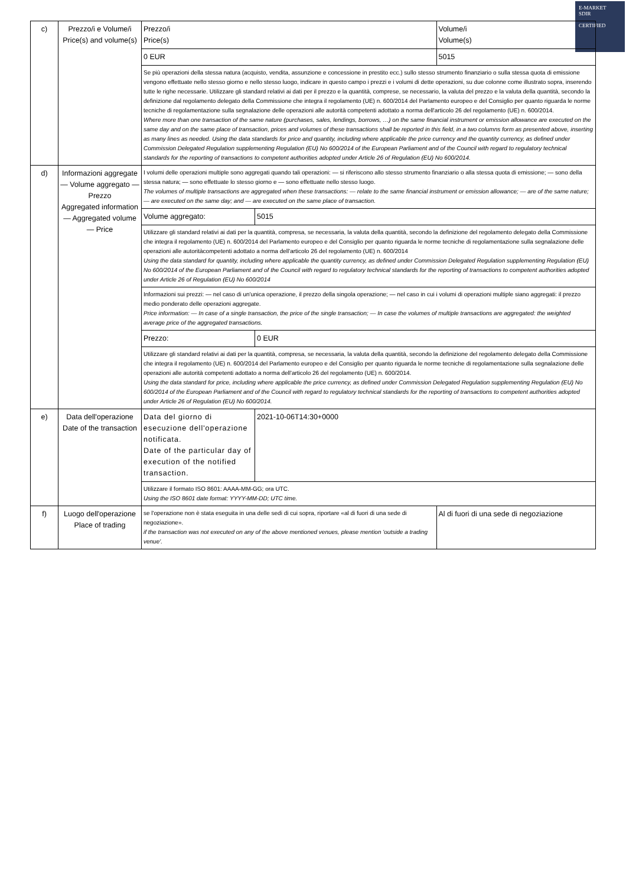E-MARKET
SDIR
CERTIFIED
| c) | Prezzo/i e Volume/i Price(s) and volume(s) | Prezzo/i Price(s) | | Volume/i Volume(s) |
| | | 0 EUR | | 5015 |
| | | Se più operazioni della stessa natura (acquisto, vendita, assunzione e concessione in prestito ecc.) sullo stesso strumento finanziario o sulla stessa quota di emissione vengono effettuate nello stesso giorno e nello stesso luogo, indicare in questo campo i prezzi e i volumi di dette operazioni, su due colonne come illustrato sopra, inserendo tutte le righe necessarie. Utilizzare gli standard relativi ai dati per il prezzo e la quantità, comprese, se necessario, la valuta del prezzo e la valuta della quantità, secondo la definizione dal regolamento delegato della Commissione che integra il regolamento (UE) n. 600/2014 del Parlamento europeo e del Consiglio per quanto riguarda le norme tecniche di regolamentazione sulla segnalazione delle operazioni alle autorità competenti adottato a norma dell'articolo 26 del regolamento (UE) n. 600/2014. Where more than one transaction of the same nature (purchases, sales, lendings, borrows, …) on the same financial instrument or emission allowance are executed on the same day and on the same place of transaction, prices and volumes of these transactions shall be reported in this field, in a two columns form as presented above, inserting as many lines as needed. Using the data standards for price and quantity, including where applicable the price currency and the quantity currency, as defined under Commission Delegated Regulation supplementing Regulation (EU) No 600/2014 of the European Parliament and of the Council with regard to regulatory technical standards for the reporting of transactions to competent authorities adopted under Article 26 of Regulation (EU) No 600/2014. | | |
| d) | Informazioni aggregate — Volume aggregato — Prezzo Aggregated information — Aggregated volume — Price | I volumi delle operazioni multiple sono aggregati quando tali operazioni: — si riferiscono allo stesso strumento finanziario o alla stessa quota di emissione; — sono della stessa natura; — sono effettuate lo stesso giorno e — sono effettuate nello stesso luogo. The volumes of multiple transactions are aggregated when these transactions: — relate to the same financial instrument or emission allowance; — are of the same nature; — are executed on the same day; and — are executed on the same place of transaction. | | |
| | | Volume aggregato: | 5015 | |
| | | Utilizzare gli standard relativi ai dati per la quantità, compresa, se necessaria, la valuta della quantità, secondo la definizione del regolamento delegato della Commissione che integra il regolamento (UE) n. 600/2014 del Parlamento europeo e del Consiglio per quanto riguarda le norme tecniche di regolamentazione sulla segnalazione delle operazioni alle autoritàcompetenti adottato a norma dell'articolo 26 del regolamento (UE) n. 600/2014 Using the data standard for quantity, including where applicable the quantity currency, as defined under Commission Delegated Regulation supplementing Regulation (EU) No 600/2014 of the European Parliament and of the Council with regard to regulatory technical standards for the reporting of transactions to competent authorities adopted under Article 26 of Regulation (EU) No 600/2014 | | |
| | | Informazioni sui prezzi: — nel caso di un'unica operazione, il prezzo della singola operazione; — nel caso in cui i volumi di operazioni multiple siano aggregati: il prezzo medio ponderato delle operazioni aggregate. Price information: — In case of a single transaction, the price of the single transaction; — In case the volumes of multiple transactions are aggregated: the weighted average price of the aggregated transactions. | | |
| | | Prezzo: | 0 EUR | |
| | | Utilizzare gli standard relativi ai dati per la quantità, compresa, se necessaria, la valuta della quantità, secondo la definizione del regolamento delegato della Commissione che integra il regolamento (UE) n. 600/2014 del Parlamento europeo e del Consiglio per quanto riguarda le norme tecniche di regolamentazione sulla segnalazione delle operazioni alle autorità competenti adottato a norma dell'articolo 26 del regolamento (UE) n. 600/2014. Using the data standard for price, including where applicable the price currency, as defined under Commission Delegated Regulation supplementing Regulation (EU) No 600/2014 of the European Parliament and of the Council with regard to regulatory technical standards for the reporting of transactions to competent authorities adopted under Article 26 of Regulation (EU) No 600/2014. | | |
| e) | Data dell'operazione Date of the transaction | Data del giorno di esecuzione dell'operazione notificata. Date of the particular day of execution of the notified transaction. | 2021-10-06T14:30+0000 | |
| | | Utilizzare il formato ISO 8601: AAAA-MM-GG; ora UTC. Using the ISO 8601 date format: YYYY-MM-DD; UTC time. | | |
| f) | Luogo dell'operazione Place of trading | se l'operazione non è stata eseguita in una delle sedi di cui sopra, riportare «al di fuori di una sede di negoziazione». if the transaction was not executed on any of the above mentioned venues, please mention 'outside a trading venue'. | | Al di fuori di una sede di negoziazione |